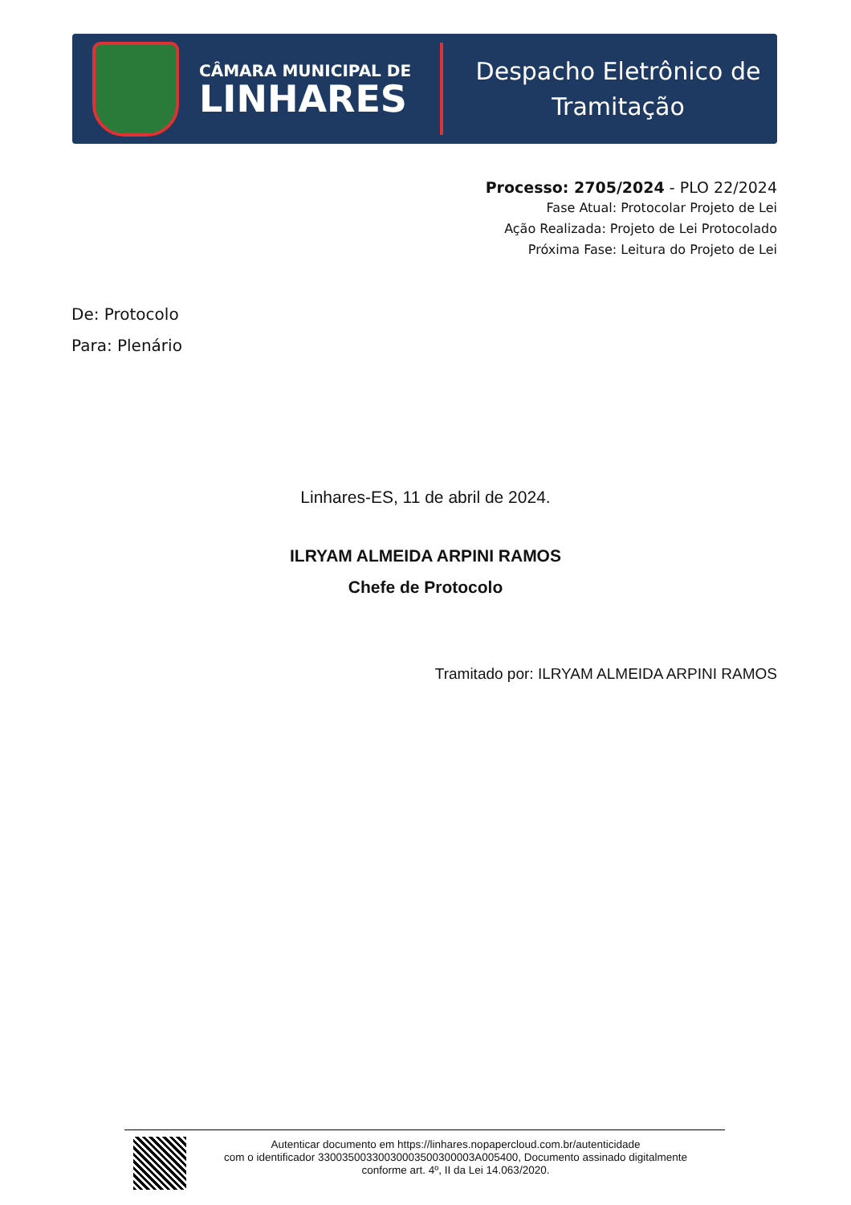CÂMARA MUNICIPAL DE
LINHARES
Despacho Eletrônico de
Tramitação
Processo: 2705/2024 - PLO 22/2024
Fase Atual: Protocolar Projeto de Lei
Ação Realizada: Projeto de Lei Protocolado
Próxima Fase: Leitura do Projeto de Lei
De: Protocolo
Para: Plenário
Linhares-ES, 11 de abril de 2024.
ILRYAM ALMEIDA ARPINI RAMOS
Chefe de Protocolo
Tramitado por: ILRYAM ALMEIDA ARPINI RAMOS
Autenticar documento em https://linhares.nopapercloud.com.br/autenticidade
com o identificador 33003500330030003500300003A005400, Documento assinado digitalmente
conforme art. 4º, II da Lei 14.063/2020.